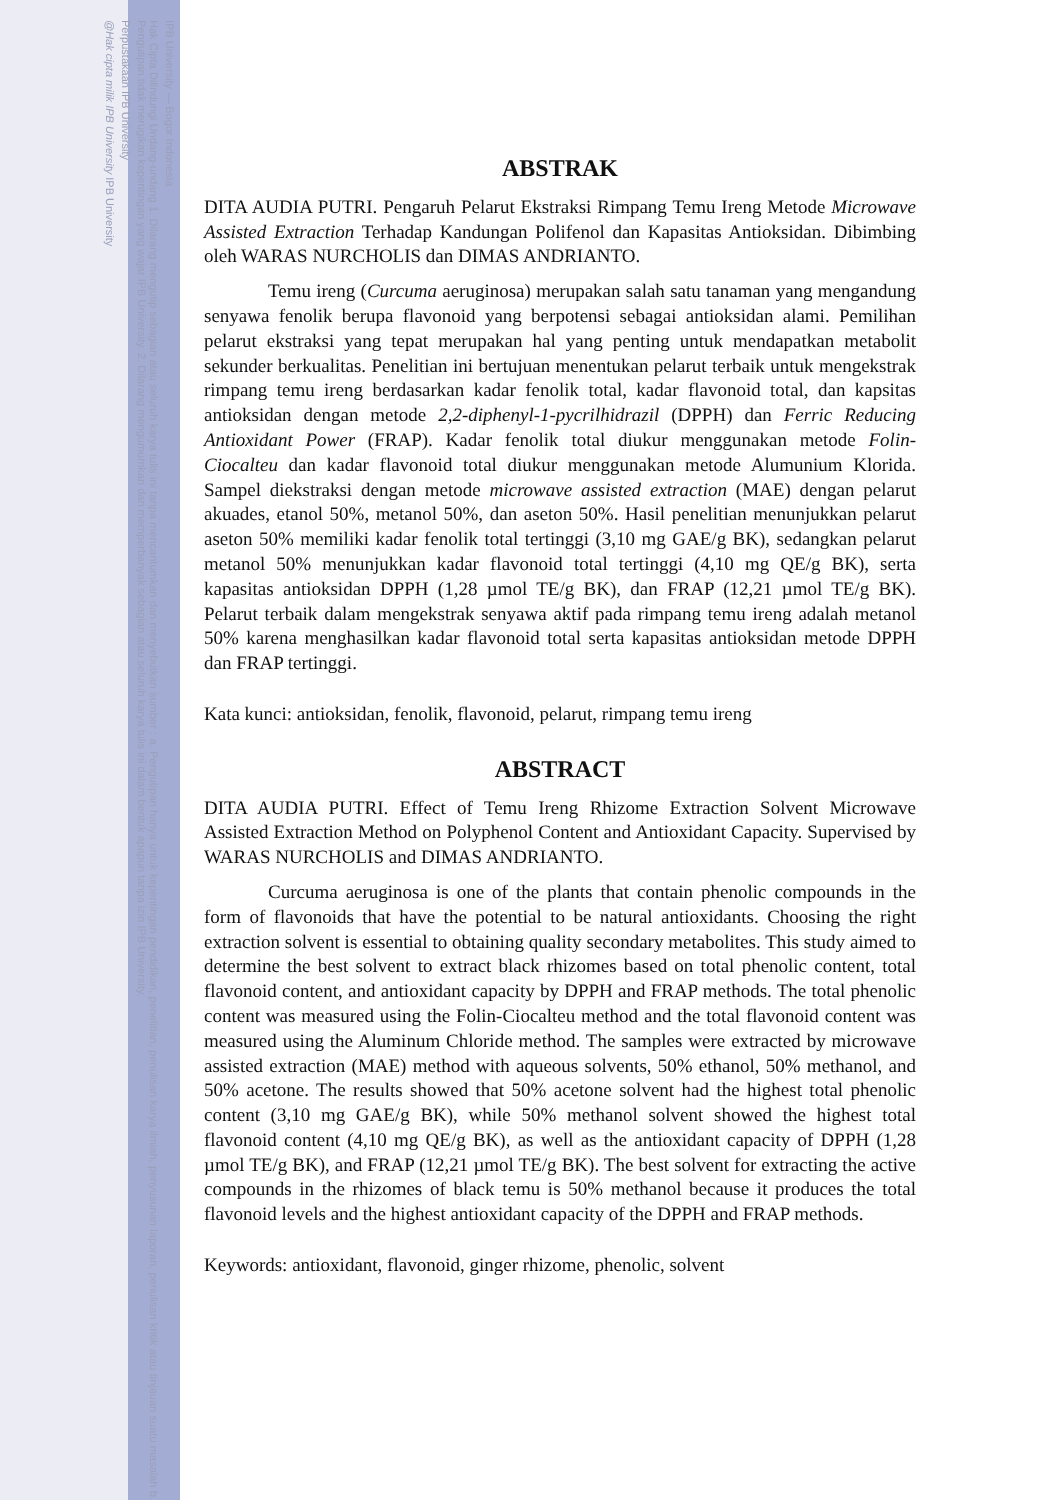IPB University — Bogor Indonesia
Hak Cipta Dilindungi Undang-undang 1. Dilarang mengutip sebagian atau seluruh karya tulis ini tanpa mencantumkan dan menyebutkan sumber : a. Pengutipan hanya untuk kepentingan pendidikan, penelitian, penulisan karya ilmiah, penyusunan laporan, penulisan kritik atau tinjauan suatu masalah b. Pengutipan tidak merugikan kepentingan yang wajar IPB University. 2. Dilarang mengumumkan dan memperbanyak sebagian atau seluruh karya tulis ini dalam bentuk apapun tanpa izin IPB University.
Perpustakaan IPB University
@Hak cipta milik IPB University IPB University
ABSTRAK
DITA AUDIA PUTRI. Pengaruh Pelarut Ekstraksi Rimpang Temu Ireng Metode Microwave Assisted Extraction Terhadap Kandungan Polifenol dan Kapasitas Antioksidan. Dibimbing oleh WARAS NURCHOLIS dan DIMAS ANDRIANTO.
Temu ireng (Curcuma aeruginosa) merupakan salah satu tanaman yang mengandung senyawa fenolik berupa flavonoid yang berpotensi sebagai antioksidan alami. Pemilihan pelarut ekstraksi yang tepat merupakan hal yang penting untuk mendapatkan metabolit sekunder berkualitas. Penelitian ini bertujuan menentukan pelarut terbaik untuk mengekstrak rimpang temu ireng berdasarkan kadar fenolik total, kadar flavonoid total, dan kapsitas antioksidan dengan metode 2,2-diphenyl-1-pycrilhidrazil (DPPH) dan Ferric Reducing Antioxidant Power (FRAP). Kadar fenolik total diukur menggunakan metode Folin-Ciocalteu dan kadar flavonoid total diukur menggunakan metode Alumunium Klorida. Sampel diekstraksi dengan metode microwave assisted extraction (MAE) dengan pelarut akuades, etanol 50%, metanol 50%, dan aseton 50%. Hasil penelitian menunjukkan pelarut aseton 50% memiliki kadar fenolik total tertinggi (3,10 mg GAE/g BK), sedangkan pelarut metanol 50% menunjukkan kadar flavonoid total tertinggi (4,10 mg QE/g BK), serta kapasitas antioksidan DPPH (1,28 µmol TE/g BK), dan FRAP (12,21 µmol TE/g BK). Pelarut terbaik dalam mengekstrak senyawa aktif pada rimpang temu ireng adalah metanol 50% karena menghasilkan kadar flavonoid total serta kapasitas antioksidan metode DPPH dan FRAP tertinggi.
Kata kunci: antioksidan, fenolik, flavonoid, pelarut, rimpang temu ireng
ABSTRACT
DITA AUDIA PUTRI. Effect of Temu Ireng Rhizome Extraction Solvent Microwave Assisted Extraction Method on Polyphenol Content and Antioxidant Capacity. Supervised by WARAS NURCHOLIS and DIMAS ANDRIANTO.
Curcuma aeruginosa is one of the plants that contain phenolic compounds in the form of flavonoids that have the potential to be natural antioxidants. Choosing the right extraction solvent is essential to obtaining quality secondary metabolites. This study aimed to determine the best solvent to extract black rhizomes based on total phenolic content, total flavonoid content, and antioxidant capacity by DPPH and FRAP methods. The total phenolic content was measured using the Folin-Ciocalteu method and the total flavonoid content was measured using the Aluminum Chloride method. The samples were extracted by microwave assisted extraction (MAE) method with aqueous solvents, 50% ethanol, 50% methanol, and 50% acetone. The results showed that 50% acetone solvent had the highest total phenolic content (3,10 mg GAE/g BK), while 50% methanol solvent showed the highest total flavonoid content (4,10 mg QE/g BK), as well as the antioxidant capacity of DPPH (1,28 µmol TE/g BK), and FRAP (12,21 µmol TE/g BK). The best solvent for extracting the active compounds in the rhizomes of black temu is 50% methanol because it produces the total flavonoid levels and the highest antioxidant capacity of the DPPH and FRAP methods.
Keywords: antioxidant, flavonoid, ginger rhizome, phenolic, solvent